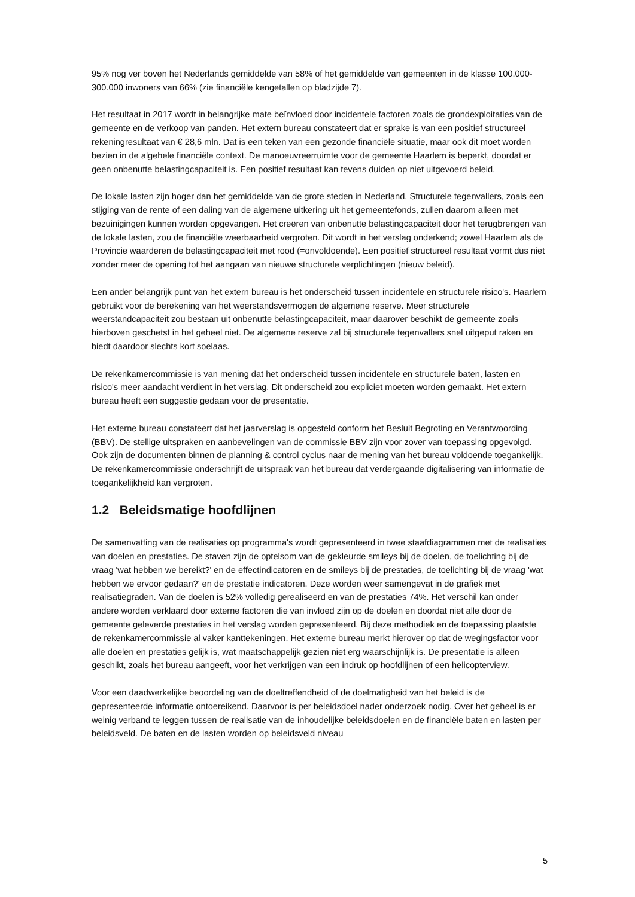95% nog ver boven het Nederlands gemiddelde van 58% of het gemiddelde van gemeenten in de klasse 100.000-300.000 inwoners van 66% (zie financiële kengetallen op bladzijde 7).
Het resultaat in 2017 wordt in belangrijke mate beïnvloed door incidentele factoren zoals de grondexploitaties van de gemeente en de verkoop van panden. Het extern bureau constateert dat er sprake is van een positief structureel rekeningresultaat van € 28,6 mln. Dat is een teken van een gezonde financiële situatie, maar ook dit moet worden bezien in de algehele financiële context. De manoeuvreerruimte voor de gemeente Haarlem is beperkt, doordat er geen onbenutte belastingcapaciteit is. Een positief resultaat kan tevens duiden op niet uitgevoerd beleid.
De lokale lasten zijn hoger dan het gemiddelde van de grote steden in Nederland. Structurele tegenvallers, zoals een stijging van de rente of een daling van de algemene uitkering uit het gemeentefonds, zullen daarom alleen met bezuinigingen kunnen worden opgevangen. Het creëren van onbenutte belastingcapaciteit door het terugbrengen van de lokale lasten, zou de financiële weerbaarheid vergroten. Dit wordt in het verslag onderkend; zowel Haarlem als de Provincie waarderen de belastingcapaciteit met rood (=onvoldoende). Een positief structureel resultaat vormt dus niet zonder meer de opening tot het aangaan van nieuwe structurele verplichtingen (nieuw beleid).
Een ander belangrijk punt van het extern bureau is het onderscheid tussen incidentele en structurele risico's. Haarlem gebruikt voor de berekening van het weerstandsvermogen de algemene reserve. Meer structurele weerstandcapaciteit zou bestaan uit onbenutte belastingcapaciteit, maar daarover beschikt de gemeente zoals hierboven geschetst in het geheel niet. De algemene reserve zal bij structurele tegenvallers snel uitgeput raken en biedt daardoor slechts kort soelaas.
De rekenkamercommissie is van mening dat het onderscheid tussen incidentele en structurele baten, lasten en risico's meer aandacht verdient in het verslag. Dit onderscheid zou expliciet moeten worden gemaakt. Het extern bureau heeft een suggestie gedaan voor de presentatie.
Het externe bureau constateert dat het jaarverslag is opgesteld conform het Besluit Begroting en Verantwoording (BBV). De stellige uitspraken en aanbevelingen van de commissie BBV zijn voor zover van toepassing opgevolgd. Ook zijn de documenten binnen de planning & control cyclus naar de mening van het bureau voldoende toegankelijk. De rekenkamercommissie onderschrijft de uitspraak van het bureau dat verdergaande digitalisering van informatie de toegankelijkheid kan vergroten.
1.2 Beleidsmatige hoofdlijnen
De samenvatting van de realisaties op programma's wordt gepresenteerd in twee staafdiagrammen met de realisaties van doelen en prestaties. De staven zijn de optelsom van de gekleurde smileys bij de doelen, de toelichting bij de vraag 'wat hebben we bereikt?' en de effectindicatoren en de smileys bij de prestaties, de toelichting bij de vraag 'wat hebben we ervoor gedaan?' en de prestatie indicatoren. Deze worden weer samengevat in de grafiek met realisatiegraden. Van de doelen is 52% volledig gerealiseerd en van de prestaties 74%. Het verschil kan onder andere worden verklaard door externe factoren die van invloed zijn op de doelen en doordat niet alle door de gemeente geleverde prestaties in het verslag worden gepresenteerd. Bij deze methodiek en de toepassing plaatste de rekenkamercommissie al vaker kanttekeningen. Het externe bureau merkt hierover op dat de wegingsfactor voor alle doelen en prestaties gelijk is, wat maatschappelijk gezien niet erg waarschijnlijk is. De presentatie is alleen geschikt, zoals het bureau aangeeft, voor het verkrijgen van een indruk op hoofdlijnen of een helicopterview.
Voor een daadwerkelijke beoordeling van de doeltreffendheid of de doelmatigheid van het beleid is de gepresenteerde informatie ontoereikend. Daarvoor is per beleidsdoel nader onderzoek nodig. Over het geheel is er weinig verband te leggen tussen de realisatie van de inhoudelijke beleidsdoelen en de financiële baten en lasten per beleidsveld. De baten en de lasten worden op beleidsveld niveau
5